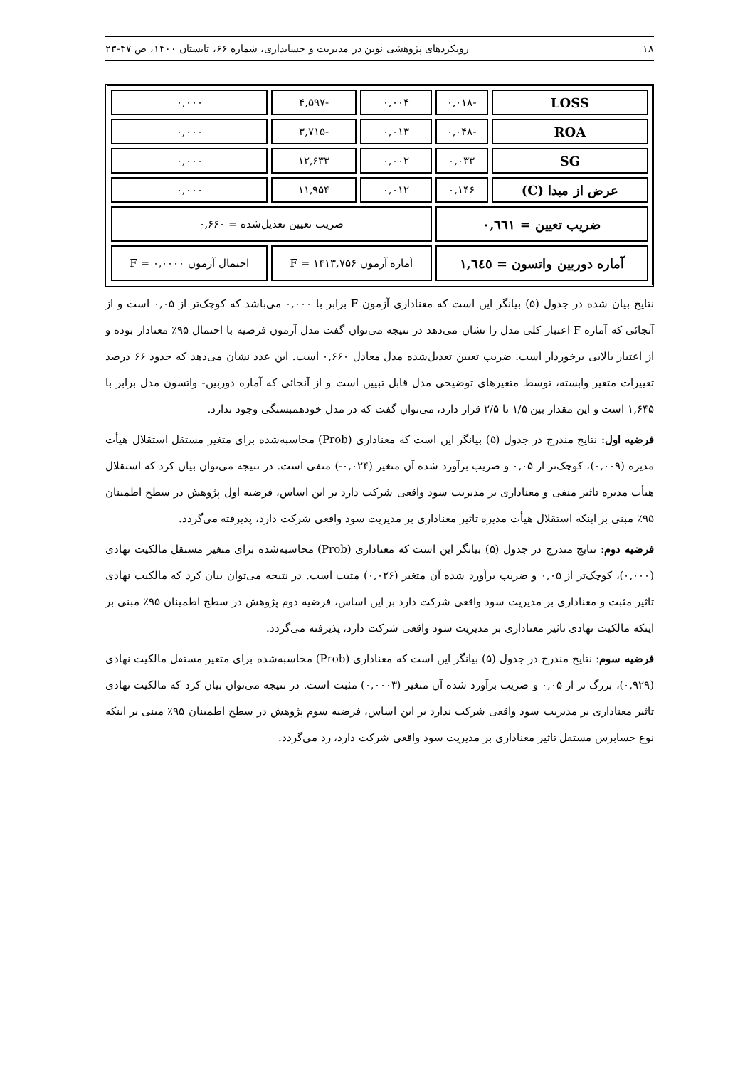۱۸ رویکردهای پژوهشی نوین در مدیریت و حسابداری، شماره ۶۶، تابستان ۱۴۰۰، ص ۴۷-۲۳
| LOSS | -۰,۰۱۸ | ۰,۰۰۴ | -۴,۵۹۷ | ۰,۰۰۰ |
| ROA | -۰,۰۴۸ | ۰,۰۱۳ | -۳,۷۱۵ | ۰,۰۰۰ |
| SG | ۰,۰۳۳ | ۰,۰۰۲ | ۱۲,۶۳۳ | ۰,۰۰۰ |
| عرض از مبدا (C) | ۰,۱۴۶ | ۰,۰۱۲ | ۱۱,۹۵۴ | ۰,۰۰۰ |
| ضریب تعیین = ۰,٦٦١ | | ضریب تعیین تعدیل‌شده = ۰,۶۶۰ | | |
| آماره دوربین واتسون = ۱,٦٤٥ | | آماره آزمون F = ۱۴۱۳,۷۵۶ | | احتمال آزمون F = ۰,۰۰۰۰ |
نتایج بیان شده در جدول (۵) بیانگر این است که معناداری آزمون F برابر با ۰,۰۰۰ می‌باشد که کوچک‌تر از ۰,۰۵ است و از آنجائی که آماره F اعتبار کلی مدل را نشان می‌دهد در نتیجه می‌توان گفت مدل آزمون فرضیه با احتمال ۹۵٪ معنادار بوده و از اعتبار بالایی برخوردار است. ضریب تعیین تعدیل‌شده مدل معادل ۰,۶۶۰ است. این عدد نشان می‌دهد که حدود ۶۶ درصد تغییرات متغیر وابسته، توسط متغیرهای توضیحی مدل قابل تبیین است و از آنجائی که آماره دوربین- واتسون مدل برابر با ۱,۶۴۵ است و این مقدار بین ۱/۵ تا ۲/۵ قرار دارد، می‌توان گفت که در مدل خودهمبستگی وجود ندارد.
فرضیه اول: نتایج مندرج در جدول (۵) بیانگر این است که معناداری (Prob) محاسبه‌شده برای متغیر مستقل استقلال هیأت مدیره (۰,۰۰۹)، کوچک‌تر از ۰,۰۵ و ضریب برآورد شده آن متغیر (۰,۰۲۴-) منفی است. در نتیجه می‌توان بیان کرد که استقلال هیأت مدیره تاثیر منفی و معناداری بر مدیریت سود واقعی شرکت دارد بر این اساس، فرضیه اول پژوهش در سطح اطمینان ۹۵٪ مبنی بر اینکه استقلال هیأت مدیره تاثیر معناداری بر مدیریت سود واقعی شرکت دارد، پذیرفته می‌گردد.
فرضیه دوم: نتایج مندرج در جدول (۵) بیانگر این است که معناداری (Prob) محاسبه‌شده برای متغیر مستقل مالکیت نهادی (۰,۰۰۰)، کوچک‌تر از ۰,۰۵ و ضریب برآورد شده آن متغیر (۰,۰۲۶) مثبت است. در نتیجه می‌توان بیان کرد که مالکیت نهادی تاثیر مثبت و معناداری بر مدیریت سود واقعی شرکت دارد بر این اساس، فرضیه دوم پژوهش در سطح اطمینان ۹۵٪ مبنی بر اینکه مالکیت نهادی تاثیر معناداری بر مدیریت سود واقعی شرکت دارد، پذیرفته می‌گردد.
فرضیه سوم: نتایج مندرج در جدول (۵) بیانگر این است که معناداری (Prob) محاسبه‌شده برای متغیر مستقل مالکیت نهادی (۰,۹۲۹)، بزرگ تر از ۰,۰۵ و ضریب برآورد شده آن متغیر (۰,۰۰۰۳) مثبت است. در نتیجه می‌توان بیان کرد که مالکیت نهادی تاثیر معناداری بر مدیریت سود واقعی شرکت ندارد بر این اساس، فرضیه سوم پژوهش در سطح اطمینان ۹۵٪ مبنی بر اینکه نوع حسابرس مستقل تاثیر معناداری بر مدیریت سود واقعی شرکت دارد، رد می‌گردد.